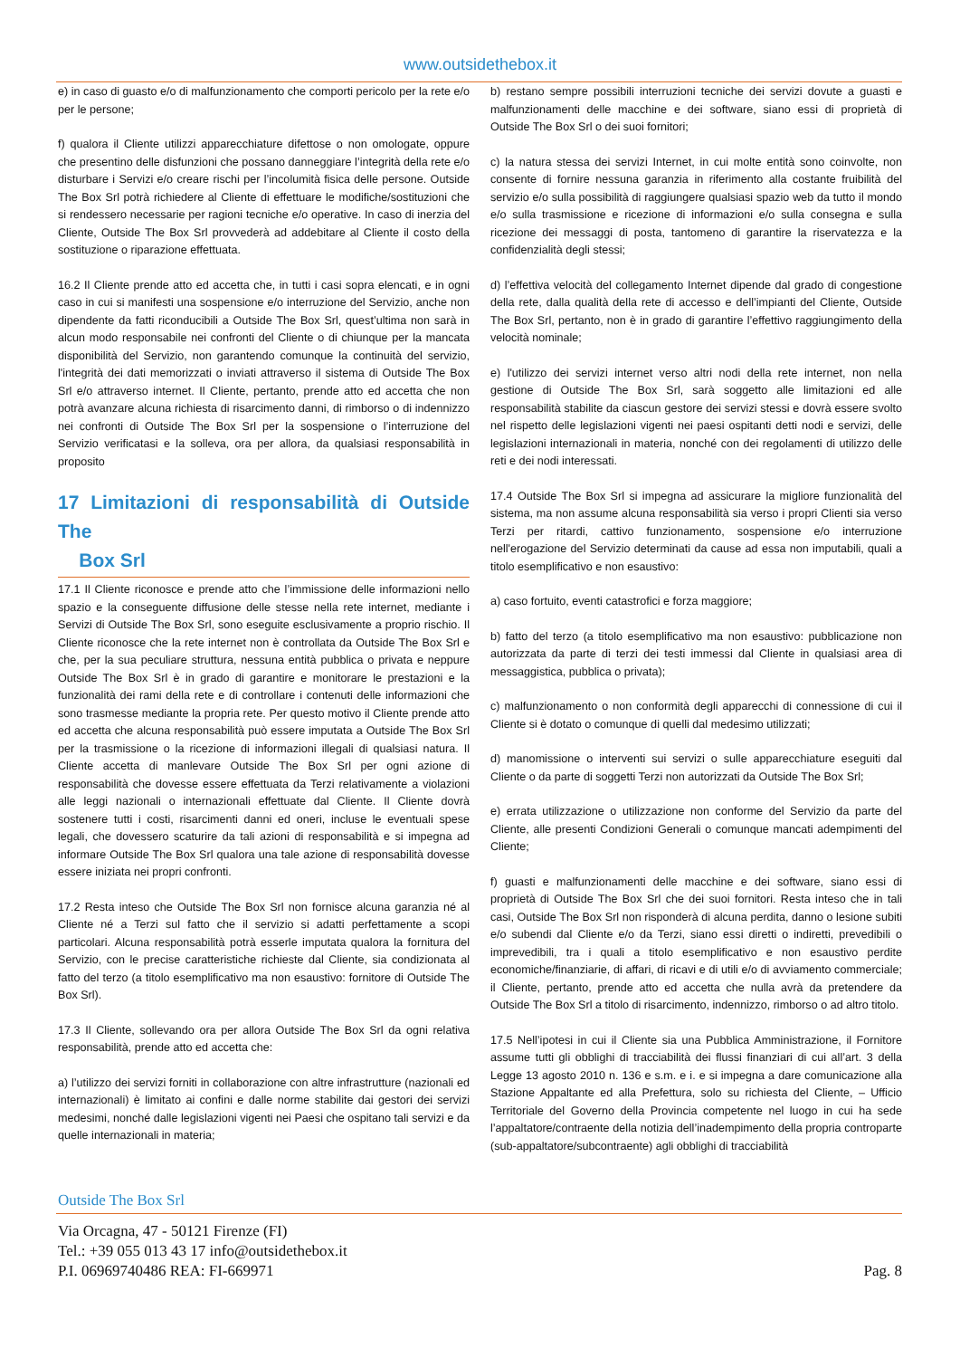www.outsidethebox.it
e) in caso di guasto e/o di malfunzionamento che comporti pericolo per la rete e/o per le persone;
f) qualora il Cliente utilizzi apparecchiature difettose o non omologate, oppure che presentino delle disfunzioni che possano danneggiare l’integrità della rete e/o disturbare i Servizi e/o creare rischi per l’incolumità fisica delle persone. Outside The Box Srl potrà richiedere al Cliente di effettuare le modifiche/sostituzioni che si rendessero necessarie per ragioni tecniche e/o operative. In caso di inerzia del Cliente, Outside The Box Srl provvederà ad addebitare al Cliente il costo della sostituzione o riparazione effettuata.
16.2 Il Cliente prende atto ed accetta che, in tutti i casi sopra elencati, e in ogni caso in cui si manifesti una sospensione e/o interruzione del Servizio, anche non dipendente da fatti riconducibili a Outside The Box Srl, quest’ultima non sarà in alcun modo responsabile nei confronti del Cliente o di chiunque per la mancata disponibilità del Servizio, non garantendo comunque la continuità del servizio, l'integrità dei dati memorizzati o inviati attraverso il sistema di Outside The Box Srl e/o attraverso internet. Il Cliente, pertanto, prende atto ed accetta che non potrà avanzare alcuna richiesta di risarcimento danni, di rimborso o di indennizzo nei confronti di Outside The Box Srl per la sospensione o l’interruzione del Servizio verificatasi e la solleva, ora per allora, da qualsiasi responsabilità in proposito
17 Limitazioni di responsabilità di Outside The
Box Srl
17.1 Il Cliente riconosce e prende atto che l’immissione delle informazioni nello spazio e la conseguente diffusione delle stesse nella rete internet, mediante i Servizi di Outside The Box Srl, sono eseguite esclusivamente a proprio rischio. Il Cliente riconosce che la rete internet non è controllata da Outside The Box Srl e che, per la sua peculiare struttura, nessuna entità pubblica o privata e neppure Outside The Box Srl è in grado di garantire e monitorare le prestazioni e la funzionalità dei rami della rete e di controllare i contenuti delle informazioni che sono trasmesse mediante la propria rete. Per questo motivo il Cliente prende atto ed accetta che alcuna responsabilità può essere imputata a Outside The Box Srl per la trasmissione o la ricezione di informazioni illegali di qualsiasi natura. Il Cliente accetta di manlevare Outside The Box Srl per ogni azione di responsabilità che dovesse essere effettuata da Terzi relativamente a violazioni alle leggi nazionali o internazionali effettuate dal Cliente. Il Cliente dovrà sostenere tutti i costi, risarcimenti danni ed oneri, incluse le eventuali spese legali, che dovessero scaturire da tali azioni di responsabilità e si impegna ad informare Outside The Box Srl qualora una tale azione di responsabilità dovesse essere iniziata nei propri confronti.
17.2 Resta inteso che Outside The Box Srl non fornisce alcuna garanzia né al Cliente né a Terzi sul fatto che il servizio si adatti perfettamente a scopi particolari. Alcuna responsabilità potrà esserle imputata qualora la fornitura del Servizio, con le precise caratteristiche richieste dal Cliente, sia condizionata al fatto del terzo (a titolo esemplificativo ma non esaustivo: fornitore di Outside The Box Srl).
17.3 Il Cliente, sollevando ora per allora Outside The Box Srl da ogni relativa responsabilità, prende atto ed accetta che:
a) l’utilizzo dei servizi forniti in collaborazione con altre infrastrutture (nazionali ed internazionali) è limitato ai confini e dalle norme stabilite dai gestori dei servizi medesimi, nonché dalle legislazioni vigenti nei Paesi che ospitano tali servizi e da quelle internazionali in materia;
b) restano sempre possibili interruzioni tecniche dei servizi dovute a guasti e malfunzionamenti delle macchine e dei software, siano essi di proprietà di Outside The Box Srl o dei suoi fornitori;
c) la natura stessa dei servizi Internet, in cui molte entità sono coinvolte, non consente di fornire nessuna garanzia in riferimento alla costante fruibilità del servizio e/o sulla possibilità di raggiungere qualsiasi spazio web da tutto il mondo e/o sulla trasmissione e ricezione di informazioni e/o sulla consegna e sulla ricezione dei messaggi di posta, tantomeno di garantire la riservatezza e la confidenzialità degli stessi;
d) l’effettiva velocità del collegamento Internet dipende dal grado di congestione della rete, dalla qualità della rete di accesso e dell’impianti del Cliente, Outside The Box Srl, pertanto, non è in grado di garantire l’effettivo raggiungimento della velocità nominale;
e) l'utilizzo dei servizi internet verso altri nodi della rete internet, non nella gestione di Outside The Box Srl, sarà soggetto alle limitazioni ed alle responsabilità stabilite da ciascun gestore dei servizi stessi e dovrà essere svolto nel rispetto delle legislazioni vigenti nei paesi ospitanti detti nodi e servizi, delle legislazioni internazionali in materia, nonché con dei regolamenti di utilizzo delle reti e dei nodi interessati.
17.4 Outside The Box Srl si impegna ad assicurare la migliore funzionalità del sistema, ma non assume alcuna responsabilità sia verso i propri Clienti sia verso Terzi per ritardi, cattivo funzionamento, sospensione e/o interruzione nell'erogazione del Servizio determinati da cause ad essa non imputabili, quali a titolo esemplificativo e non esaustivo:
a) caso fortuito, eventi catastrofici e forza maggiore;
b) fatto del terzo (a titolo esemplificativo ma non esaustivo: pubblicazione non autorizzata da parte di terzi dei testi immessi dal Cliente in qualsiasi area di messaggistica, pubblica o privata);
c) malfunzionamento o non conformità degli apparecchi di connessione di cui il Cliente si è dotato o comunque di quelli dal medesimo utilizzati;
d) manomissione o interventi sui servizi o sulle apparecchiature eseguiti dal Cliente o da parte di soggetti Terzi non autorizzati da Outside The Box Srl;
e) errata utilizzazione o utilizzazione non conforme del Servizio da parte del Cliente, alle presenti Condizioni Generali o comunque mancati adempimenti del Cliente;
f) guasti e malfunzionamenti delle macchine e dei software, siano essi di proprietà di Outside The Box Srl che dei suoi fornitori. Resta inteso che in tali casi, Outside The Box Srl non risponderà di alcuna perdita, danno o lesione subiti e/o subendi dal Cliente e/o da Terzi, siano essi diretti o indiretti, prevedibili o imprevedibili, tra i quali a titolo esemplificativo e non esaustivo perdite economiche/finanziarie, di affari, di ricavi e di utili e/o di avviamento commerciale; il Cliente, pertanto, prende atto ed accetta che nulla avrà da pretendere da Outside The Box Srl a titolo di risarcimento, indennizzo, rimborso o ad altro titolo.
17.5 Nell’ipotesi in cui il Cliente sia una Pubblica Amministrazione, il Fornitore assume tutti gli obblighi di tracciabilità dei flussi finanziari di cui all’art. 3 della Legge 13 agosto 2010 n. 136 e s.m. e i. e si impegna a dare comunicazione alla Stazione Appaltante ed alla Prefettura, solo su richiesta del Cliente, – Ufficio Territoriale del Governo della Provincia competente nel luogo in cui ha sede l’appaltatore/contraente della notizia dell’inadempimento della propria controparte (sub-appaltatore/subcontraente) agli obblighi di tracciabilità
Outside The Box Srl
Via Orcagna, 47 - 50121 Firenze (FI)
Tel.: +39 055 013 43 17 info@outsidethebox.it
P.I. 06969740486 REA: FI-669971 Pag. 8